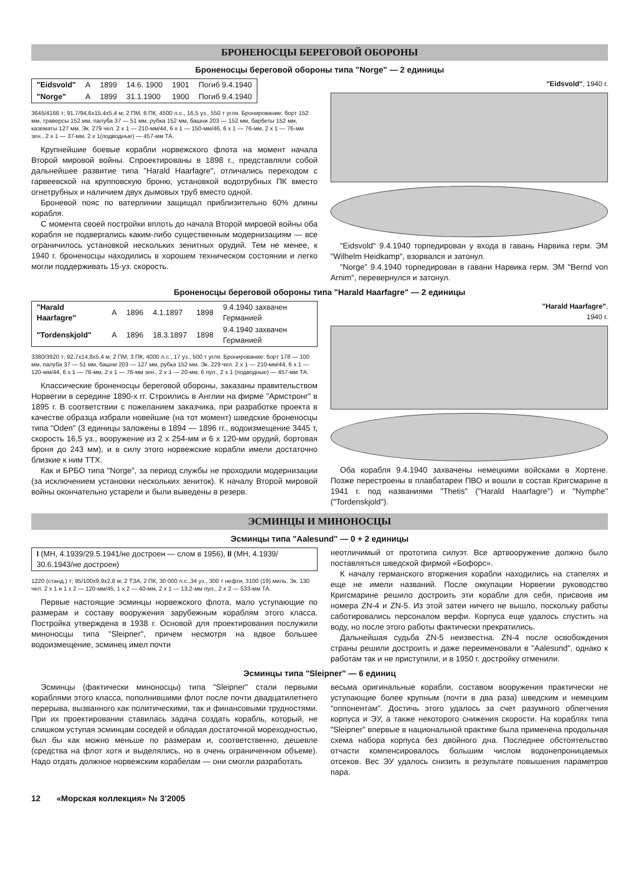БРОНЕНОСЦЫ БЕРЕГОВОЙ ОБОРОНЫ
Броненосцы береговой обороны типа "Norge" — 2 единицы
| "Eidsvold" | A | 1899 | 14.6. 1900 | 1901 | Погиб 9.4.1940 |
| "Norge" | A | 1899 | 31.1.1900 | 1900 | Погиб 9.4.1940 |
3645/4166 т; 91,7/94,6x15,4x5,4 м; 2 ПМ, 6 ПК, 4500 л.с., 16,5 уз., 550 т угля. Бронирование: борт 152 мм, траверсы 152 мм, палуба 37 — 51 мм, рубка 152 мм, башни 203 — 152 мм, барбеты 152 мм, казематы 127 мм. Эк. 279 чел. 2 x 1 — 210-мм/44, 6 x 1 — 150-мм/46, 6 x 1 — 76-мм, 2 x 1 — 76-мм зен., 2 x 1 — 37-мм, 2 x 1(подводные) — 457-мм ТА.
Крупнейшие боевые корабли норвежского флота на момент начала Второй мировой войны. Спроектированы в 1898 г., представляли собой дальнейшее развитие типа "Harald Haarfagre", отличались переходом с гарвеевской на крупповскую броню, установкой водотрубных ПК вместо огнетрубных и наличием двух дымовых труб вместо одной.
Броневой пояс по ватерлинии защищал приблизительно 60% длины корабля.
С момента своей постройки вплоть до начала Второй мировой войны оба корабля не подвергались каким-либо существенным модернизациям — все ограничилось установкой нескольких зенитных орудий. Тем не менее, к 1940 г. броненосцы находились в хорошем техническом состоянии и легко могли поддерживать 15-уз. скорость.
"Eidsvold", 1940 г.
"Eidsvold" 9.4.1940 торпедирован у входа в гавань Нарвика герм. ЭМ "Wilhelm Heidkamp", взорвался и затонул.
"Norge" 9.4.1940 торпедирован в гавани Нарвика герм. ЭМ "Bernd von Arnim", перевернулся и затонул.
Броненосцы береговой обороны типа "Harald Haarfagre" — 2 единицы
| "Harald Haarfagre" | A | 1896 | 4.1.1897 | 1898 | 9.4.1940 захвачен Германией |
| "Tordenskjold" | A | 1896 | 18.3.1897 | 1898 | 9.4.1940 захвачен Германией |
3380/3920 т; 92,7x14,8x5,4 м; 2 ПМ, 3 ПК, 4000 л.с., 17 уз., 500 т угля. Бронирование: борт 178 — 100 мм, палуба 37 — 51 мм, башни 203 — 127 мм, рубка 152 мм. Эк. 229 чел. 2 x 1 — 210-мм/44, 6 x 1 — 120-мм/44, 6 x 1 — 76-мм, 2 x 1 — 76-мм зен., 2 x 1 — 20-мм, 6 пул., 2 x 1 (подводные) — 457-мм ТА.
Классические броненосцы береговой обороны, заказаны правительством Норвегии в середине 1890-х гг. Строились в Англии на фирме "Армстронг" в 1895 г. В соответствии с пожеланием заказчика, при разработке проекта в качестве образца избрали новейшие (на тот момент) шведские броненосцы типа "Oden" (3 единицы заложены в 1894 — 1896 гг., водоизмещение 3445 т, скорость 16,5 уз., вооружение из 2 x 254-мм и 6 x 120-мм орудий, бортовая броня до 243 мм), и в силу этого норвежские корабли имели достаточно близкие к ним ТТХ.
Как и БРБО типа "Norge", за период службы не проходили модернизации (за исключением установки нескольких зениток). К началу Второй мировой войны окончательно устарели и были выведены в резерв.
"Harald Haarfagre",
1940 г.
Оба корабля 9.4.1940 захвачены немецкими войсками в Хортене. Позже перестроены в плавбатареи ПВО и вошли в состав Кригсмарине в 1941 г. под названиями "Thetis" ("Harald Haarfagre") и "Nymphe" ("Tordenskjold").
ЭСМИНЦЫ И МИНОНОСЦЫ
Эсминцы типа "Aalesund" — 0 + 2 единицы
| I (МН, 4.1939/29.5.1941/не достроен — слом в 1956), II (МН, 4.1939/ 30.6.1943/не достроен) |
1220 (станд.) т; 95/100x9,9x2,8 м; 2 ТЗА, 2 ПК, 30 000 л.с.,34 уз., 300 т нефти, 3100 (19) миль. Эк. 130 чел. 2 x 1 и 1 x 2 — 120-мм/45, 1 x 2 — 40-мм, 2 x 1 — 13,2-мм пул., 2 x 2 — 533-мм ТА.
Первые настоящие эсминцы норвежского флота, мало уступающие по размерам и составу вооружения зарубежным кораблям этого класса. Постройка утверждена в 1938 г. Основой для проектирования послужили миноносцы типа "Sleipner", причем несмотря на вдвое большее водоизмещение, эсминец имел почти
неотличимый от прототипа силуэт. Все артвооружение должно было поставляться шведской фирмой «Бофорс».
К началу германского вторжения корабли находились на стапелях и еще не имели названий. После оккупации Норвегии руководство Кригсмарине решило достроить эти корабли для себя, присвоив им номера ZN-4 и ZN-5. Из этой затеи ничего не вышло, поскольку работы саботировались персоналом верфи. Корпуса еще удалось спустить на воду, но после этого работы фактически прекратились.
Дальнейшая судьба ZN-5 неизвестна. ZN-4 после освобождения страны решили достроить и даже переименовали в "Aalesund", однако к работам так и не приступили, и в 1950 г. достройку отменили.
Эсминцы типа "Sleipner" — 6 единиц
Эсминцы (фактически миноносцы) типа "Sleipner" стали первыми кораблями этого класса, пополнившими флот после почти двадцатилетнего перерыва, вызванного как политическими, так и финансовыми трудностями. При их проектировании ставилась задача создать корабль, который, не слишком уступая эсминцам соседей и обладая достаточной мореходностью, был бы как можно меньше по размерам и, соответственно, дешевле (средства на флот хотя и выделялись, но в очень ограниченном объеме). Надо отдать должное норвежским корабелам — они смогли разработать
весьма оригинальные корабли, составом вооружения практически не уступающие более крупным (почти в два раза) шведским и немецким "оппонентам". Достичь этого удалось за счет разумного облегчения корпуса и ЭУ, а также некоторого снижения скорости. На кораблях типа "Sleipner" впервые в национальной практике была применена продольная схема набора корпуса без двойного дна. Последнее обстоятельство отчасти компенсировалось большим числом водонепроницаемых отсеков. Вес ЭУ удалось снизить в результате повышения параметров пара.
12 «Морская коллекция» № 3’2005